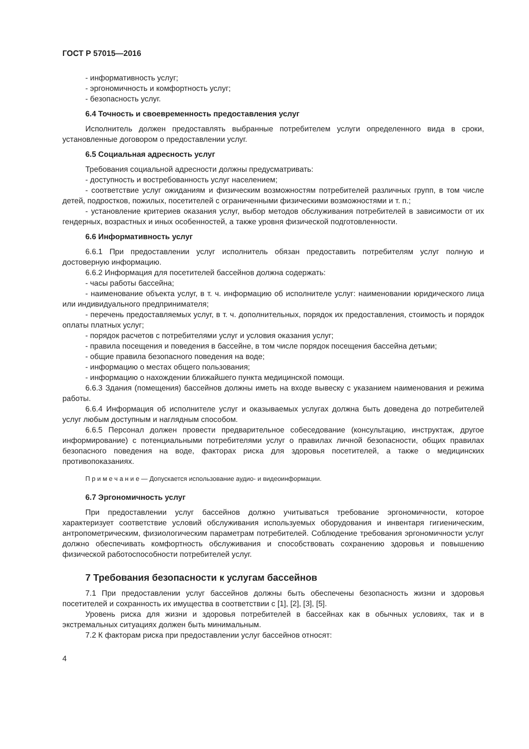ГОСТ Р 57015—2016
- информативность услуг;
- эргономичность и комфортность услуг;
- безопасность услуг.
6.4 Точность и своевременность предоставления услуг
Исполнитель должен предоставлять выбранные потребителем услуги определенного вида в сроки, установленные договором о предоставлении услуг.
6.5 Социальная адресность услуг
Требования социальной адресности должны предусматривать:
- доступность и востребованность услуг населением;
- соответствие услуг ожиданиям и физическим возможностям потребителей различных групп, в том числе детей, подростков, пожилых, посетителей с ограниченными физическими возможностями и т. п.;
- установление критериев оказания услуг, выбор методов обслуживания потребителей в зависимости от их гендерных, возрастных и иных особенностей, а также уровня физической подготовленности.
6.6 Информативность услуг
6.6.1 При предоставлении услуг исполнитель обязан предоставить потребителям услуг полную и достоверную информацию.
6.6.2 Информация для посетителей бассейнов должна содержать:
- часы работы бассейна;
- наименование объекта услуг, в т. ч. информацию об исполнителе услуг: наименовании юридического лица или индивидуального предпринимателя;
- перечень предоставляемых услуг, в т. ч. дополнительных, порядок их предоставления, стоимость и порядок оплаты платных услуг;
- порядок расчетов с потребителями услуг и условия оказания услуг;
- правила посещения и поведения в бассейне, в том числе порядок посещения бассейна детьми;
- общие правила безопасного поведения на воде;
- информацию о местах общего пользования;
- информацию о нахождении ближайшего пункта медицинской помощи.
6.6.3 Здания (помещения) бассейнов должны иметь на входе вывеску с указанием наименования и режима работы.
6.6.4 Информация об исполнителе услуг и оказываемых услугах должна быть доведена до потребителей услуг любым доступным и наглядным способом.
6.6.5 Персонал должен провести предварительное собеседование (консультацию, инструктаж, другое информирование) с потенциальными потребителями услуг о правилах личной безопасности, общих правилах безопасного поведения на воде, факторах риска для здоровья посетителей, а также о медицинских противопоказаниях.
П р и м е ч а н и е — Допускается использование аудио- и видеоинформации.
6.7 Эргономичность услуг
При предоставлении услуг бассейнов должно учитываться требование эргономичности, которое характеризует соответствие условий обслуживания используемых оборудования и инвентаря гигиеническим, антропометрическим, физиологическим параметрам потребителей. Соблюдение требования эргономичности услуг должно обеспечивать комфортность обслуживания и способствовать сохранению здоровья и повышению физической работоспособности потребителей услуг.
7 Требования безопасности к услугам бассейнов
7.1 При предоставлении услуг бассейнов должны быть обеспечены безопасность жизни и здоровья посетителей и сохранность их имущества в соответствии с [1], [2], [3], [5].
Уровень риска для жизни и здоровья потребителей в бассейнах как в обычных условиях, так и в экстремальных ситуациях должен быть минимальным.
7.2 К факторам риска при предоставлении услуг бассейнов относят:
4